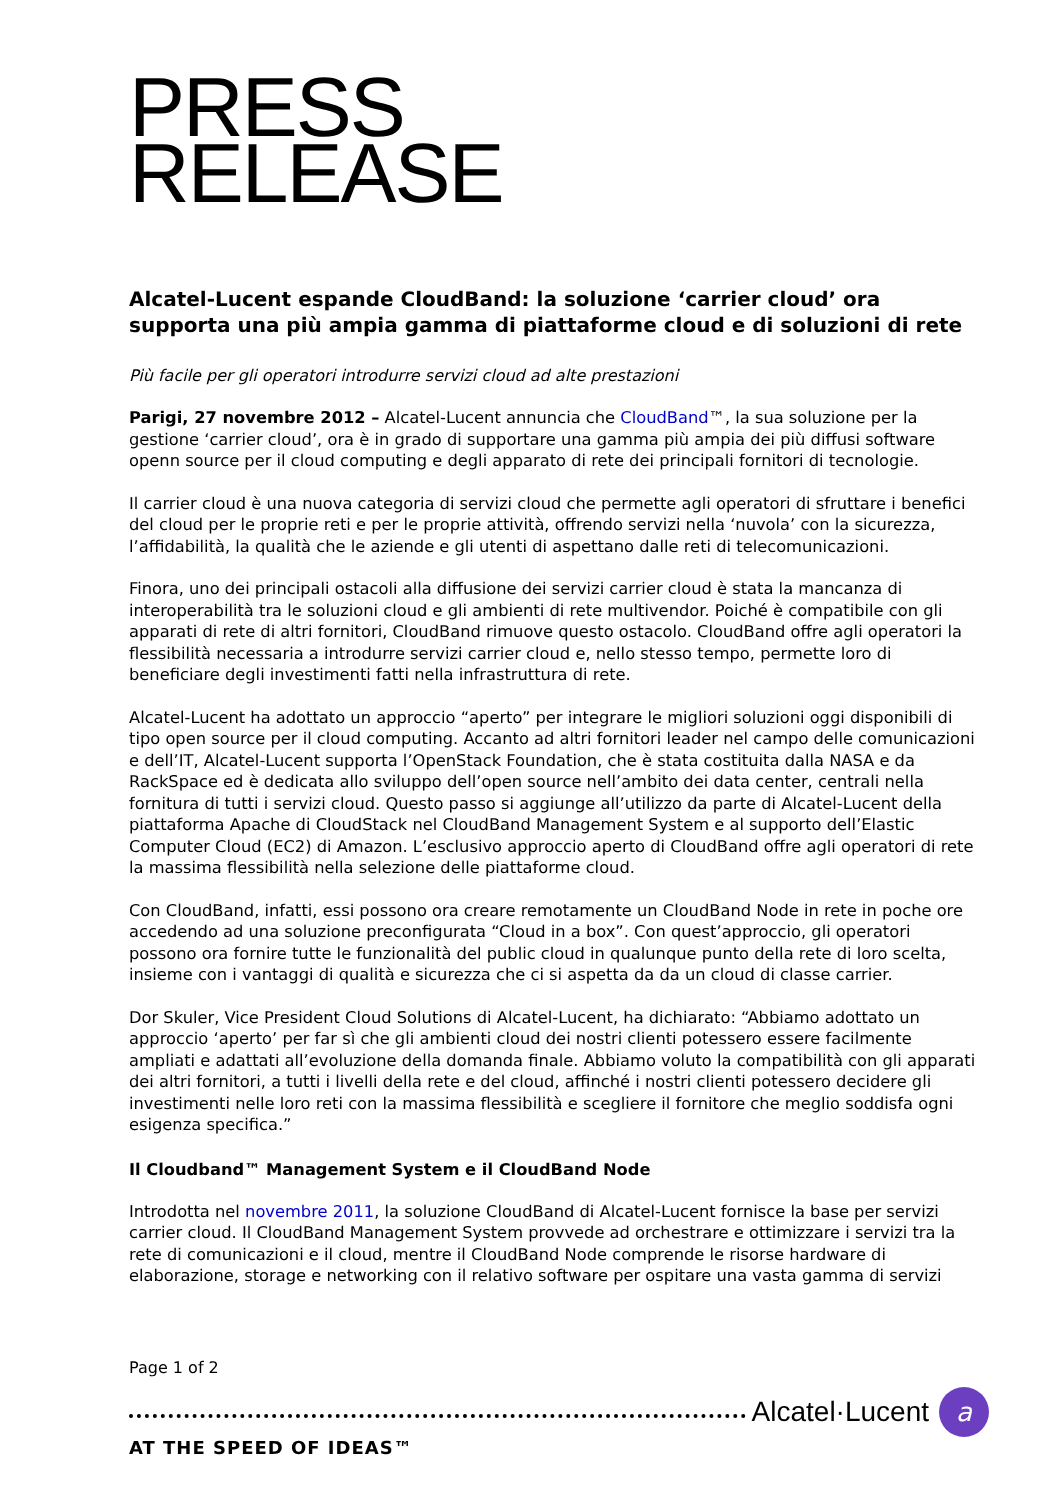PRESS
RELEASE
Alcatel-Lucent espande CloudBand: la soluzione ‘carrier cloud’ ora supporta una più ampia gamma di piattaforme cloud e di soluzioni di rete
Più facile per gli operatori introdurre servizi cloud ad alte prestazioni
Parigi, 27 novembre 2012 – Alcatel-Lucent annuncia che CloudBand™, la sua soluzione per la gestione ‘carrier cloud’, ora è in grado di supportare una gamma più ampia dei più diffusi software openn source per il cloud computing e degli apparato di rete dei principali fornitori di tecnologie.
Il carrier cloud è una nuova categoria di servizi cloud che permette agli operatori di sfruttare i benefici del cloud per le proprie reti e per le proprie attività, offrendo servizi nella ‘nuvola’ con la sicurezza, l’affidabilità, la qualità che le aziende e gli utenti di aspettano dalle reti di telecomunicazioni.
Finora, uno dei principali ostacoli alla diffusione dei servizi carrier cloud è stata la mancanza di interoperabilità tra le soluzioni cloud e gli ambienti di rete multivendor. Poiché è compatibile con gli apparati di rete di altri fornitori, CloudBand rimuove questo ostacolo. CloudBand offre agli operatori la flessibilità necessaria a introdurre servizi carrier cloud e, nello stesso tempo, permette loro di beneficiare degli investimenti fatti nella infrastruttura di rete.
Alcatel-Lucent ha adottato un approccio “aperto” per integrare le migliori soluzioni oggi disponibili di tipo open source per il cloud computing. Accanto ad altri fornitori leader nel campo delle comunicazioni e dell’IT, Alcatel-Lucent supporta l’OpenStack Foundation, che è stata costituita dalla NASA e da RackSpace ed è dedicata allo sviluppo dell’open source nell’ambito dei data center, centrali nella fornitura di tutti i servizi cloud. Questo passo si aggiunge all’utilizzo da parte di Alcatel-Lucent della piattaforma Apache di CloudStack nel CloudBand Management System e al supporto dell’Elastic Computer Cloud (EC2) di Amazon. L’esclusivo approccio aperto di CloudBand offre agli operatori di rete la massima flessibilità nella selezione delle piattaforme cloud.
Con CloudBand, infatti, essi possono ora creare remotamente un CloudBand Node in rete in poche ore accedendo ad una soluzione preconfigurata “Cloud in a box”. Con quest’approccio, gli operatori possono ora fornire tutte le funzionalità del public cloud in qualunque punto della rete di loro scelta, insieme con i vantaggi di qualità e sicurezza che ci si aspetta da da un cloud di classe carrier.
Dor Skuler, Vice President Cloud Solutions di Alcatel-Lucent, ha dichiarato: “Abbiamo adottato un approccio ‘aperto’ per far sì che gli ambienti cloud dei nostri clienti potessero essere facilmente ampliati e adattati all’evoluzione della domanda finale. Abbiamo voluto la compatibilità con gli apparati dei altri fornitori, a tutti i livelli della rete e del cloud, affinché i nostri clienti potessero decidere gli investimenti nelle loro reti con la massima flessibilità e scegliere il fornitore che meglio soddisfa ogni esigenza specifica.”
Il Cloudband™ Management System e il CloudBand Node
Introdotta nel novembre 2011, la soluzione CloudBand di Alcatel-Lucent fornisce la base per servizi carrier cloud. Il CloudBand Management System provvede ad orchestrare e ottimizzare i servizi tra la rete di comunicazioni e il cloud, mentre il CloudBand Node comprende le risorse hardware di elaborazione, storage e networking con il relativo software per ospitare una vasta gamma di servizi
Page 1 of 2
Alcatel·Lucent
a
AT THE SPEED OF IDEAS™